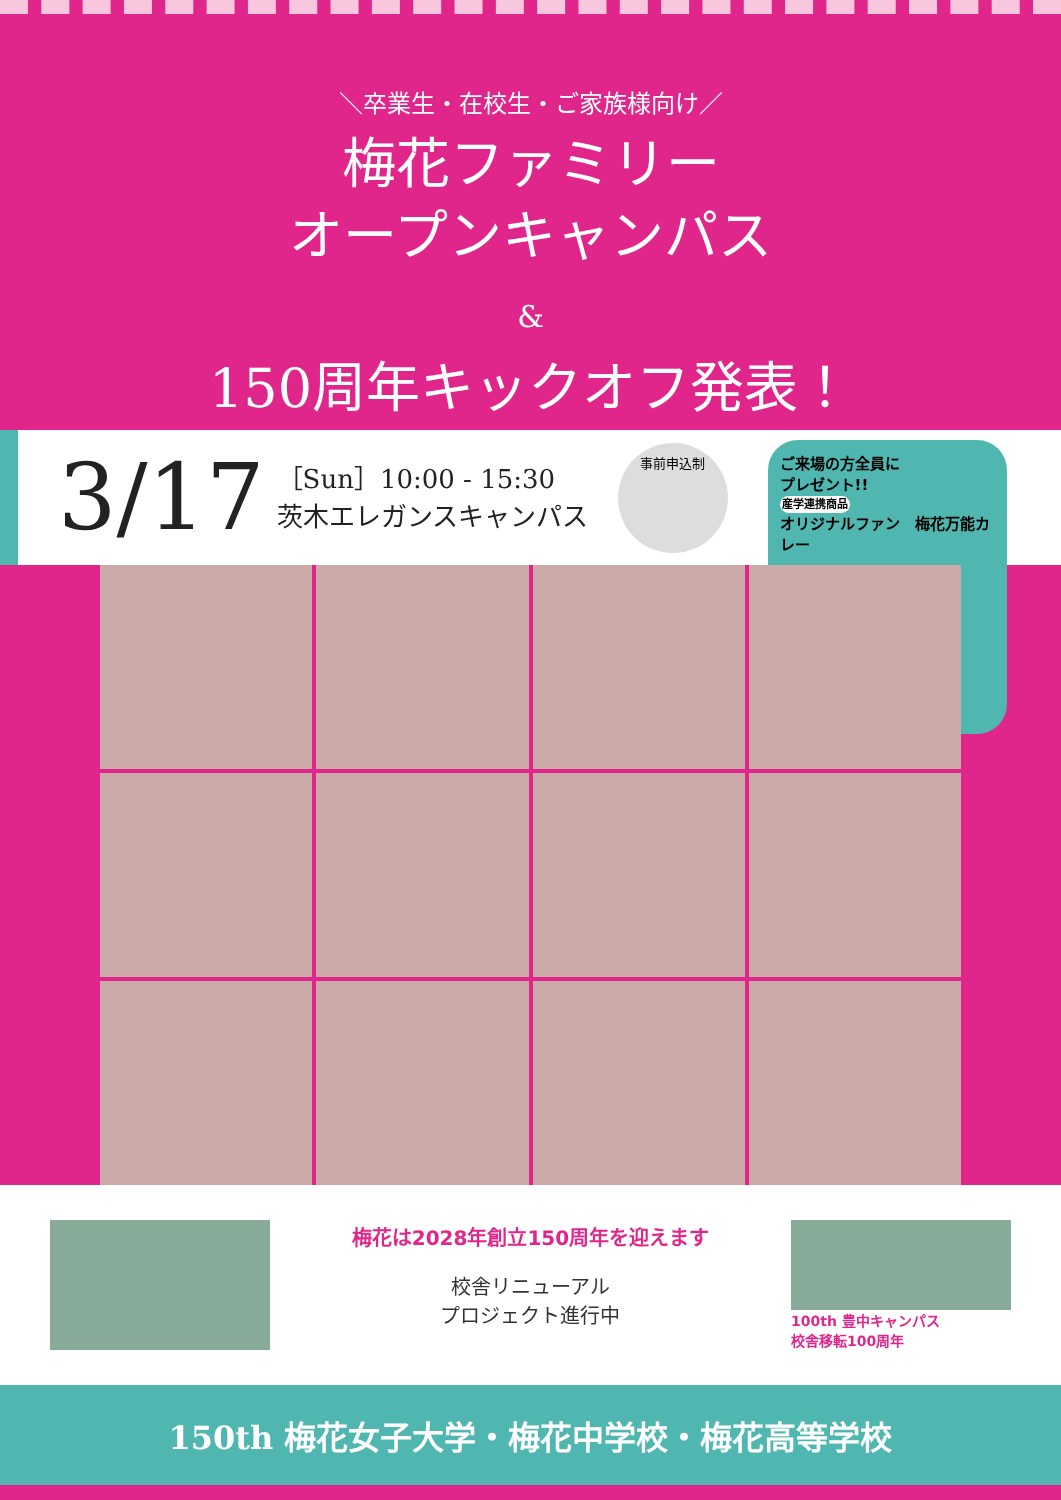＼卒業生・在校生・ご家族様向け／
梅花ファミリー
オープンキャンパス
&
150周年キックオフ発表！
3/17
［Sun］10:00 - 15:30
茨木エレガンスキャンパス
事前申込制
ご来場の方全員に
プレゼント!!
産学連携商品
オリジナルファン　梅花万能カレー
梅花は2028年創立150周年を迎えます
校舎リニューアル
プロジェクト進行中
100th 豊中キャンパス
校舎移転100周年
150th 梅花女子大学・梅花中学校・梅花高等学校